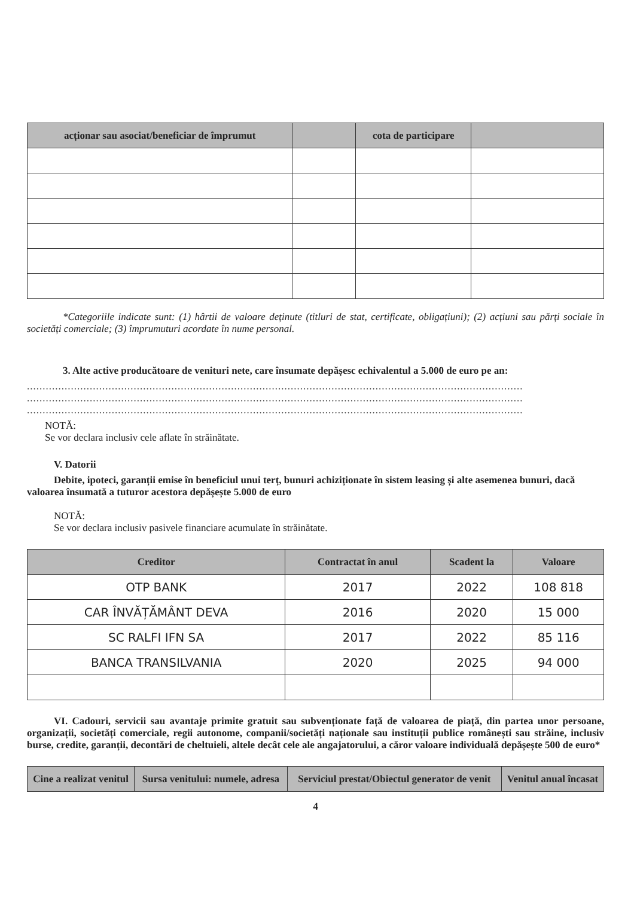| acționar sau asociat/beneficiar de împrumut | | cota de participare | |
| --- | --- | --- | --- |
*Categoriile indicate sunt: (1) hârtii de valoare deținute (titluri de stat, certificate, obligațiuni); (2) acțiuni sau părți sociale în societăți comerciale; (3) împrumuturi acordate în nume personal.
3. Alte active producătoare de venituri nete, care însumate depășesc echivalentul a 5.000 de euro pe an:
..............................................................................................................................................................
..............................................................................................................................................................
..............................................................................................................................................................
NOTĂ:
Se vor declara inclusiv cele aflate în străinătate.
V. Datorii
Debite, ipoteci, garanții emise în beneficiul unui terț, bunuri achiziționate în sistem leasing și alte asemenea bunuri, dacă valoarea însumată a tuturor acestora depășește 5.000 de euro
NOTĂ:
Se vor declara inclusiv pasivele financiare acumulate în străinătate.
| Creditor | Contractat în anul | Scadent la | Valoare |
| --- | --- | --- | --- |
| OTP BANK | 2017 | 2022 | 108 818 |
| CAR ÎNVĂȚĂMÂNT DEVA | 2016 | 2020 | 15 000 |
| SC RALFI IFN SA | 2017 | 2022 | 85 116 |
| BANCA TRANSILVANIA | 2020 | 2025 | 94 000 |
VI. Cadouri, servicii sau avantaje primite gratuit sau subvenționate față de valoarea de piață, din partea unor persoane, organizații, societăți comerciale, regii autonome, companii/societăți naționale sau instituții publice românești sau străine, inclusiv burse, credite, garanții, decontări de cheltuieli, altele decât cele ale angajatorului, a căror valoare individuală depășește 500 de euro*
| Cine a realizat venitul | Sursa venitului: numele, adresa | Serviciul prestat/Obiectul generator de venit | Venitul anual încasat |
| --- | --- | --- | --- |
4